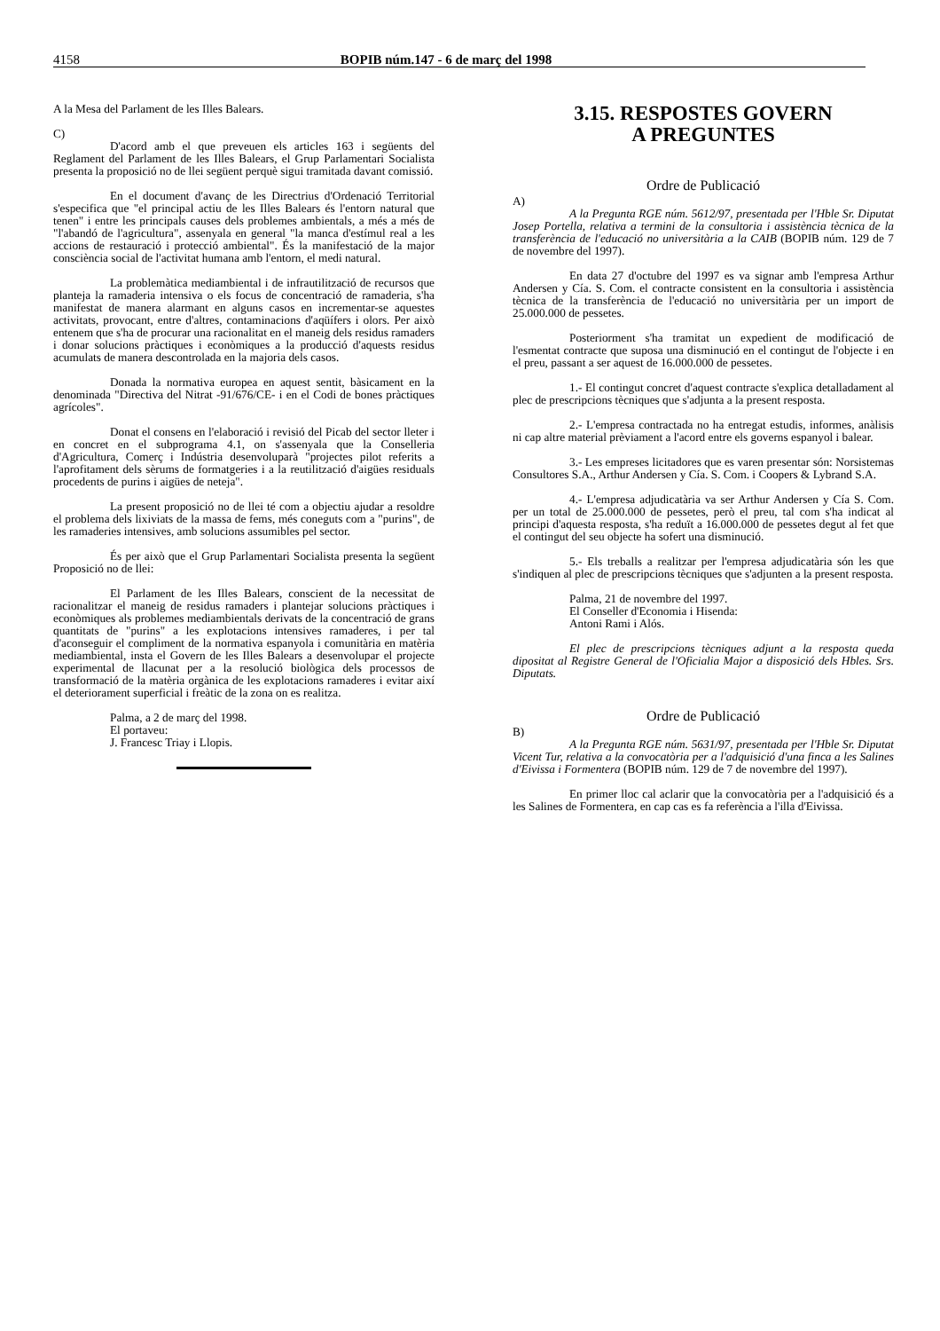4158 BOPIB núm.147 - 6 de març del 1998
A la Mesa del Parlament de les Illes Balears.
C)
D'acord amb el que preveuen els articles 163 i següents del Reglament del Parlament de les Illes Balears, el Grup Parlamentari Socialista presenta la proposició no de llei següent perquè sigui tramitada davant comissió.
En el document d'avanç de les Directrius d'Ordenació Territorial s'especifica que "el principal actiu de les Illes Balears és l'entorn natural que tenen" i entre les principals causes dels problemes ambientals, a més a més de "l'abandó de l'agricultura", assenyala en general "la manca d'estímul real a les accions de restauració i protecció ambiental". És la manifestació de la major consciència social de l'activitat humana amb l'entorn, el medi natural.
La problemàtica mediambiental i de infrautilització de recursos que planteja la ramaderia intensiva o els focus de concentració de ramaderia, s'ha manifestat de manera alarmant en alguns casos en incrementar-se aquestes activitats, provocant, entre d'altres, contaminacions d'aqüífers i olors. Per això entenem que s'ha de procurar una racionalitat en el maneig dels residus ramaders i donar solucions pràctiques i econòmiques a la producció d'aquests residus acumulats de manera descontrolada en la majoria dels casos.
Donada la normativa europea en aquest sentit, bàsicament en la denominada "Directiva del Nitrat -91/676/CE- i en el Codi de bones pràctiques agrícoles".
Donat el consens en l'elaboració i revisió del Picab del sector lleter i en concret en el subprograma 4.1, on s'assenyala que la Conselleria d'Agricultura, Comerç i Indústria desenvoluparà "projectes pilot referits a l'aprofitament dels sèrums de formatgeries i a la reutilització d'aigües residuals procedents de purins i aigües de neteja".
La present proposició no de llei té com a objectiu ajudar a resoldre el problema dels lixiviats de la massa de fems, més coneguts com a "purins", de les ramaderies intensives, amb solucions assumibles pel sector.
És per això que el Grup Parlamentari Socialista presenta la següent Proposició no de llei:
El Parlament de les Illes Balears, conscient de la necessitat de racionalitzar el maneig de residus ramaders i plantejar solucions pràctiques i econòmiques als problemes mediambientals derivats de la concentració de grans quantitats de "purins" a les explotacions intensives ramaderes, i per tal d'aconseguir el compliment de la normativa espanyola i comunitària en matèria mediambiental, insta el Govern de les Illes Balears a desenvolupar el projecte experimental de llacunat per a la resolució biològica dels processos de transformació de la matèria orgànica de les explotacions ramaderes i evitar així el deteriorament superficial i freàtic de la zona on es realitza.
Palma, a 2 de març del 1998.
El portaveu:
J. Francesc Triay i Llopis.
3.15. RESPOSTES GOVERN
A PREGUNTES
Ordre de Publicació
A)
A la Pregunta RGE núm. 5612/97, presentada per l'Hble Sr. Diputat Josep Portella, relativa a termini de la consultoria i assistència tècnica de la transferència de l'educació no universitària a la CAIB (BOPIB núm. 129 de 7 de novembre del 1997).
En data 27 d'octubre del 1997 es va signar amb l'empresa Arthur Andersen y Cía. S. Com. el contracte consistent en la consultoria i assistència tècnica de la transferència de l'educació no universitària per un import de 25.000.000 de pessetes.
Posteriorment s'ha tramitat un expedient de modificació de l'esmentat contracte que suposa una disminució en el contingut de l'objecte i en el preu, passant a ser aquest de 16.000.000 de pessetes.
1.- El contingut concret d'aquest contracte s'explica detalladament al plec de prescripcions tècniques que s'adjunta a la present resposta.
2.- L'empresa contractada no ha entregat estudis, informes, anàlisis ni cap altre material prèviament a l'acord entre els governs espanyol i balear.
3.- Les empreses licitadores que es varen presentar són: Norsistemas Consultores S.A., Arthur Andersen y Cía. S. Com. i Coopers & Lybrand S.A.
4.- L'empresa adjudicatària va ser Arthur Andersen y Cía S. Com. per un total de 25.000.000 de pessetes, però el preu, tal com s'ha indicat al principi d'aquesta resposta, s'ha reduït a 16.000.000 de pessetes degut al fet que el contingut del seu objecte ha sofert una disminució.
5.- Els treballs a realitzar per l'empresa adjudicatària són les que s'indiquen al plec de prescripcions tècniques que s'adjunten a la present resposta.
Palma, 21 de novembre del 1997.
El Conseller d'Economia i Hisenda:
Antoni Rami i Alós.
El plec de prescripcions tècniques adjunt a la resposta queda dipositat al Registre General de l'Oficialia Major a disposició dels Hbles. Srs. Diputats.
Ordre de Publicació
B)
A la Pregunta RGE núm. 5631/97, presentada per l'Hble Sr. Diputat Vicent Tur, relativa a la convocatòria per a l'adquisició d'una finca a les Salines d'Eivissa i Formentera (BOPIB núm. 129 de 7 de novembre del 1997).
En primer lloc cal aclarir que la convocatòria per a l'adquisició és a les Salines de Formentera, en cap cas es fa referència a l'illa d'Eivissa.